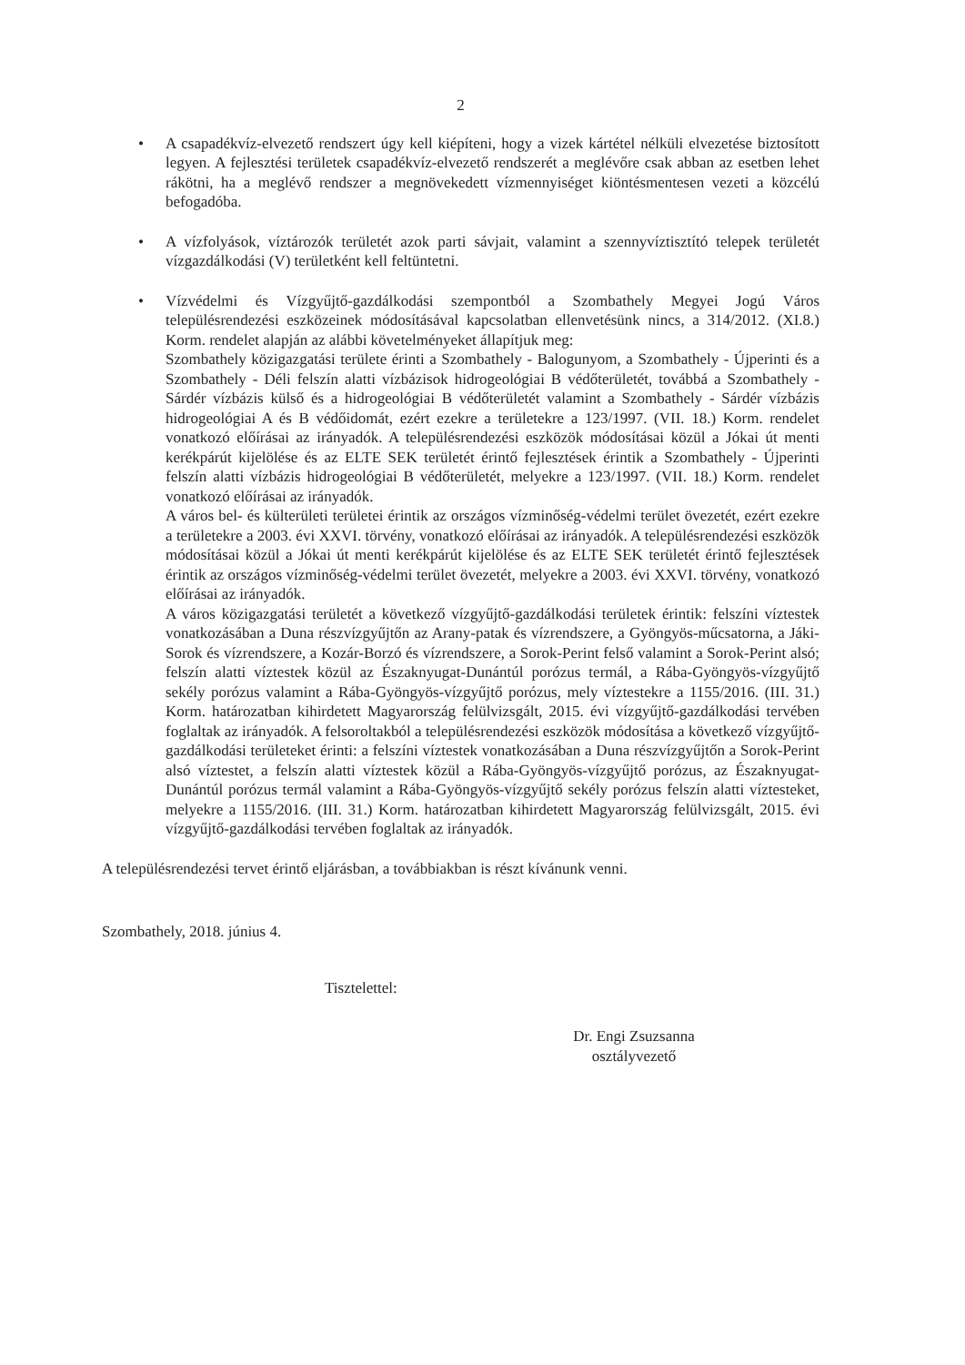2
• A csapadékvíz-elvezető rendszert úgy kell kiépíteni, hogy a vizek kártétel nélküli elvezetése biztosított legyen. A fejlesztési területek csapadékvíz-elvezető rendszerét a meglévőre csak abban az esetben lehet rákötni, ha a meglévő rendszer a megnövekedett vízmennyiséget kiöntésmentesen vezeti a közcélú befogadóba.
• A vízfolyások, víztározók területét azok parti sávjait, valamint a szennyvíztisztító telepek területét vízgazdálkodási (V) területként kell feltüntetni.
• Vízvédelmi és Vízgyűjtő-gazdálkodási szempontból a Szombathely Megyei Jogú Város településrendezési eszközeinek módosításával kapcsolatban ellenvetésünk nincs, a 314/2012. (XI.8.) Korm. rendelet alapján az alábbi követelményeket állapítjuk meg:
Szombathely közigazgatási területe érinti a Szombathely - Balogunyom, a Szombathely - Újperinti és a Szombathely - Déli felszín alatti vízbázisok hidrogeológiai B védőterületét, továbbá a Szombathely - Sárdér vízbázis külső és a hidrogeológiai B védőterületét valamint a Szombathely - Sárdér vízbázis hidrogeológiai A és B védőidomát, ezért ezekre a területekre a 123/1997. (VII. 18.) Korm. rendelet vonatkozó előírásai az irányadók. A településrendezési eszközök módosításai közül a Jókai út menti kerékpárút kijelölése és az ELTE SEK területét érintő fejlesztések érintik a Szombathely - Újperinti felszín alatti vízbázis hidrogeológiai B védőterületét, melyekre a 123/1997. (VII. 18.) Korm. rendelet vonatkozó előírásai az irányadók.
A város bel- és külterületi területei érintik az országos vízminőség-védelmi terület övezetét, ezért ezekre a területekre a 2003. évi XXVI. törvény, vonatkozó előírásai az irányadók. A településrendezési eszközök módosításai közül a Jókai út menti kerékpárút kijelölése és az ELTE SEK területét érintő fejlesztések érintik az országos vízminőség-védelmi terület övezetét, melyekre a 2003. évi XXVI. törvény, vonatkozó előírásai az irányadók.
A város közigazgatási területét a következő vízgyűjtő-gazdálkodási területek érintik: felszíni víztestek vonatkozásában a Duna részvízgyűjtőn az Arany-patak és vízrendszere, a Gyöngyös-műcsatorna, a Jáki-Sorok és vízrendszere, a Kozár-Borzó és vízrendszere, a Sorok-Perint felső valamint a Sorok-Perint alsó; felszín alatti víztestek közül az Északnyugat-Dunántúl porózus termál, a Rába-Gyöngyös-vízgyűjtő sekély porózus valamint a Rába-Gyöngyös-vízgyűjtő porózus, mely víztestekre a 1155/2016. (III. 31.) Korm. határozatban kihirdetett Magyarország felülvizsgált, 2015. évi vízgyűjtő-gazdálkodási tervében foglaltak az irányadók. A felsoroltakból a településrendezési eszközök módosítása a következő vízgyűjtő-gazdálkodási területeket érinti: a felszíni víztestek vonatkozásában a Duna részvízgyűjtőn a Sorok-Perint alsó víztestet, a felszín alatti víztestek közül a Rába-Gyöngyös-vízgyűjtő porózus, az Északnyugat-Dunántúl porózus termál valamint a Rába-Gyöngyös-vízgyűjtő sekély porózus felszín alatti víztesteket, melyekre a 1155/2016. (III. 31.) Korm. határozatban kihirdetett Magyarország felülvizsgált, 2015. évi vízgyűjtő-gazdálkodási tervében foglaltak az irányadók.
A településrendezési tervet érintő eljárásban, a továbbiakban is részt kívánunk venni.
Szombathely, 2018. június 4.
Tisztelettel:
Dr. Engi Zsuzsanna
osztályvezető